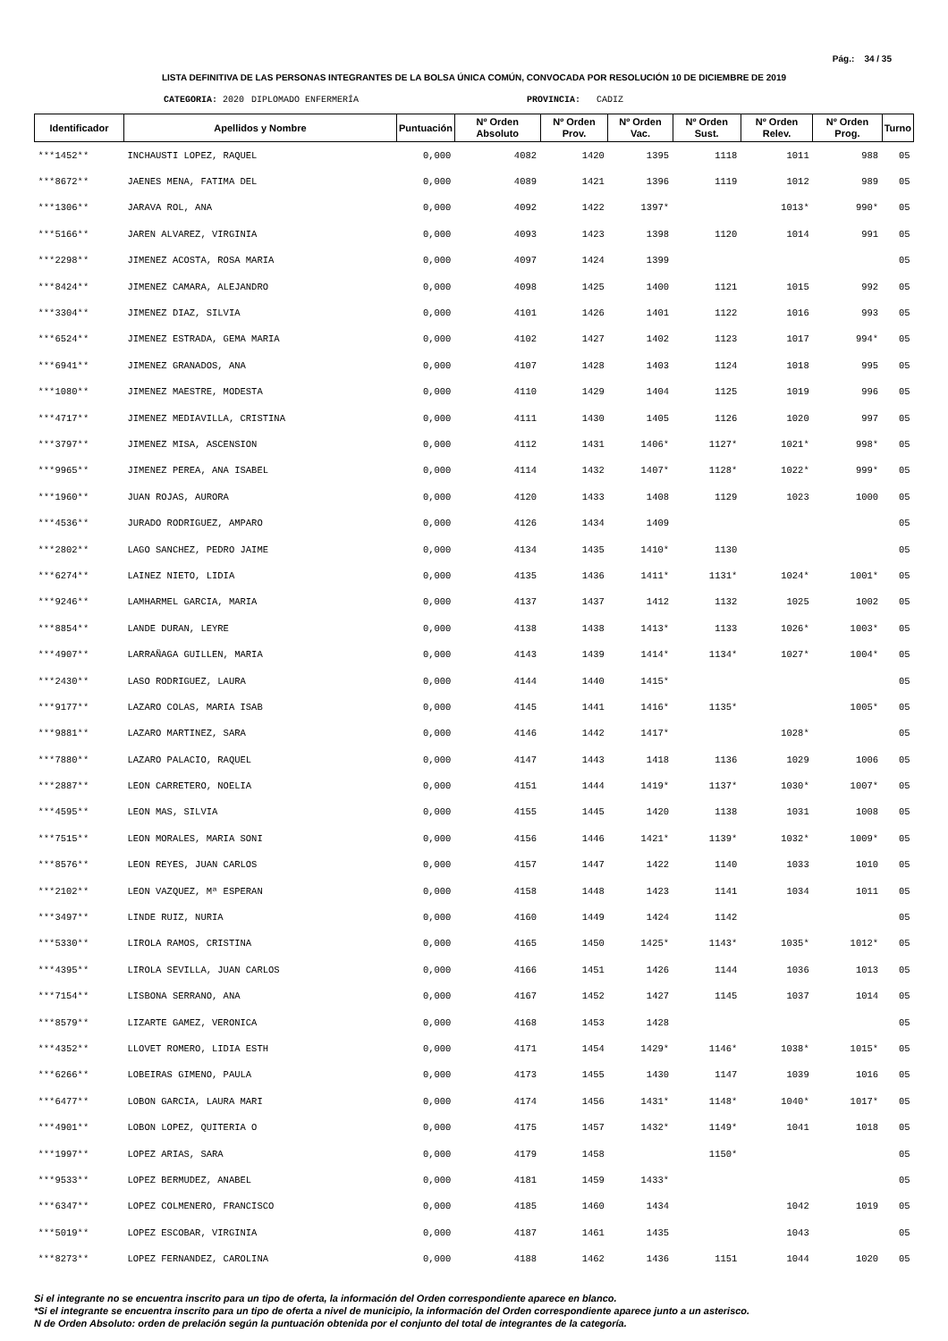Pág.: 34 / 35
LISTA DEFINITIVA DE LAS PERSONAS INTEGRANTES DE LA BOLSA ÚNICA COMÚN, CONVOCADA POR RESOLUCIÓN 10 DE DICIEMBRE DE 2019
CATEGORIA: 2020 DIPLOMADO ENFERMERÍA PROVINCIA: CADIZ
| Identificador | Apellidos y Nombre | Puntuación | Nº Orden Absoluto | Nº Orden Prov. | Nº Orden Vac. | Nº Orden Sust. | Nº Orden Relev. | Nº Orden Prog. | Turno |
| --- | --- | --- | --- | --- | --- | --- | --- | --- | --- |
| ***1452** | INCHAUSTI LOPEZ, RAQUEL | 0,000 | 4082 | 1420 | 1395 | 1118 | 1011 | 988 | 05 |
| ***8672** | JAENES MENA, FATIMA DEL | 0,000 | 4089 | 1421 | 1396 | 1119 | 1012 | 989 | 05 |
| ***1306** | JARAVA ROL, ANA | 0,000 | 4092 | 1422 | 1397* | | 1013* | 990* | 05 |
| ***5166** | JAREN ALVAREZ, VIRGINIA | 0,000 | 4093 | 1423 | 1398 | 1120 | 1014 | 991 | 05 |
| ***2298** | JIMENEZ ACOSTA, ROSA MARIA | 0,000 | 4097 | 1424 | 1399 | | | | 05 |
| ***8424** | JIMENEZ CAMARA, ALEJANDRO | 0,000 | 4098 | 1425 | 1400 | 1121 | 1015 | 992 | 05 |
| ***3304** | JIMENEZ DIAZ, SILVIA | 0,000 | 4101 | 1426 | 1401 | 1122 | 1016 | 993 | 05 |
| ***6524** | JIMENEZ ESTRADA, GEMA MARIA | 0,000 | 4102 | 1427 | 1402 | 1123 | 1017 | 994* | 05 |
| ***6941** | JIMENEZ GRANADOS, ANA | 0,000 | 4107 | 1428 | 1403 | 1124 | 1018 | 995 | 05 |
| ***1080** | JIMENEZ MAESTRE, MODESTA | 0,000 | 4110 | 1429 | 1404 | 1125 | 1019 | 996 | 05 |
| ***4717** | JIMENEZ MEDIAVILLA, CRISTINA | 0,000 | 4111 | 1430 | 1405 | 1126 | 1020 | 997 | 05 |
| ***3797** | JIMENEZ MISA, ASCENSION | 0,000 | 4112 | 1431 | 1406* | 1127* | 1021* | 998* | 05 |
| ***9965** | JIMENEZ PEREA, ANA ISABEL | 0,000 | 4114 | 1432 | 1407* | 1128* | 1022* | 999* | 05 |
| ***1960** | JUAN ROJAS, AURORA | 0,000 | 4120 | 1433 | 1408 | 1129 | 1023 | 1000 | 05 |
| ***4536** | JURADO RODRIGUEZ, AMPARO | 0,000 | 4126 | 1434 | 1409 | | | | 05 |
| ***2802** | LAGO SANCHEZ, PEDRO JAIME | 0,000 | 4134 | 1435 | 1410* | 1130 | | | 05 |
| ***6274** | LAINEZ NIETO, LIDIA | 0,000 | 4135 | 1436 | 1411* | 1131* | 1024* | 1001* | 05 |
| ***9246** | LAMHARMEL GARCIA, MARIA | 0,000 | 4137 | 1437 | 1412 | 1132 | 1025 | 1002 | 05 |
| ***8854** | LANDE DURAN, LEYRE | 0,000 | 4138 | 1438 | 1413* | 1133 | 1026* | 1003* | 05 |
| ***4907** | LARRAÑAGA GUILLEN, MARIA | 0,000 | 4143 | 1439 | 1414* | 1134* | 1027* | 1004* | 05 |
| ***2430** | LASO RODRIGUEZ, LAURA | 0,000 | 4144 | 1440 | 1415* | | | | 05 |
| ***9177** | LAZARO COLAS, MARIA ISAB | 0,000 | 4145 | 1441 | 1416* | 1135* | | 1005* | 05 |
| ***9881** | LAZARO MARTINEZ, SARA | 0,000 | 4146 | 1442 | 1417* | | 1028* | | 05 |
| ***7880** | LAZARO PALACIO, RAQUEL | 0,000 | 4147 | 1443 | 1418 | 1136 | 1029 | 1006 | 05 |
| ***2887** | LEON CARRETERO, NOELIA | 0,000 | 4151 | 1444 | 1419* | 1137* | 1030* | 1007* | 05 |
| ***4595** | LEON MAS, SILVIA | 0,000 | 4155 | 1445 | 1420 | 1138 | 1031 | 1008 | 05 |
| ***7515** | LEON MORALES, MARIA SONI | 0,000 | 4156 | 1446 | 1421* | 1139* | 1032* | 1009* | 05 |
| ***8576** | LEON REYES, JUAN CARLOS | 0,000 | 4157 | 1447 | 1422 | 1140 | 1033 | 1010 | 05 |
| ***2102** | LEON VAZQUEZ, Mª ESPERAN | 0,000 | 4158 | 1448 | 1423 | 1141 | 1034 | 1011 | 05 |
| ***3497** | LINDE RUIZ, NURIA | 0,000 | 4160 | 1449 | 1424 | 1142 | | | 05 |
| ***5330** | LIROLA RAMOS, CRISTINA | 0,000 | 4165 | 1450 | 1425* | 1143* | 1035* | 1012* | 05 |
| ***4395** | LIROLA SEVILLA, JUAN CARLOS | 0,000 | 4166 | 1451 | 1426 | 1144 | 1036 | 1013 | 05 |
| ***7154** | LISBONA SERRANO, ANA | 0,000 | 4167 | 1452 | 1427 | 1145 | 1037 | 1014 | 05 |
| ***8579** | LIZARTE GAMEZ, VERONICA | 0,000 | 4168 | 1453 | 1428 | | | | 05 |
| ***4352** | LLOVET ROMERO, LIDIA ESTH | 0,000 | 4171 | 1454 | 1429* | 1146* | 1038* | 1015* | 05 |
| ***6266** | LOBEIRAS GIMENO, PAULA | 0,000 | 4173 | 1455 | 1430 | 1147 | 1039 | 1016 | 05 |
| ***6477** | LOBON GARCIA, LAURA MARI | 0,000 | 4174 | 1456 | 1431* | 1148* | 1040* | 1017* | 05 |
| ***4901** | LOBON LOPEZ, QUITERIA O | 0,000 | 4175 | 1457 | 1432* | 1149* | 1041 | 1018 | 05 |
| ***1997** | LOPEZ ARIAS, SARA | 0,000 | 4179 | 1458 | | 1150* | | | 05 |
| ***9533** | LOPEZ BERMUDEZ, ANABEL | 0,000 | 4181 | 1459 | 1433* | | | | 05 |
| ***6347** | LOPEZ COLMENERO, FRANCISCO | 0,000 | 4185 | 1460 | 1434 | | 1042 | 1019 | 05 |
| ***5019** | LOPEZ ESCOBAR, VIRGINIA | 0,000 | 4187 | 1461 | 1435 | | 1043 | | 05 |
| ***8273** | LOPEZ FERNANDEZ, CAROLINA | 0,000 | 4188 | 1462 | 1436 | 1151 | 1044 | 1020 | 05 |
Si el integrante no se encuentra inscrito para un tipo de oferta, la información del Orden correspondiente aparece en blanco.
*Si el integrante se encuentra inscrito para un tipo de oferta a nivel de municipio, la información del Orden correspondiente aparece junto a un asterisco.
N de Orden Absoluto: orden de prelación según la puntuación obtenida por el conjunto del total de integrantes de la categoría.